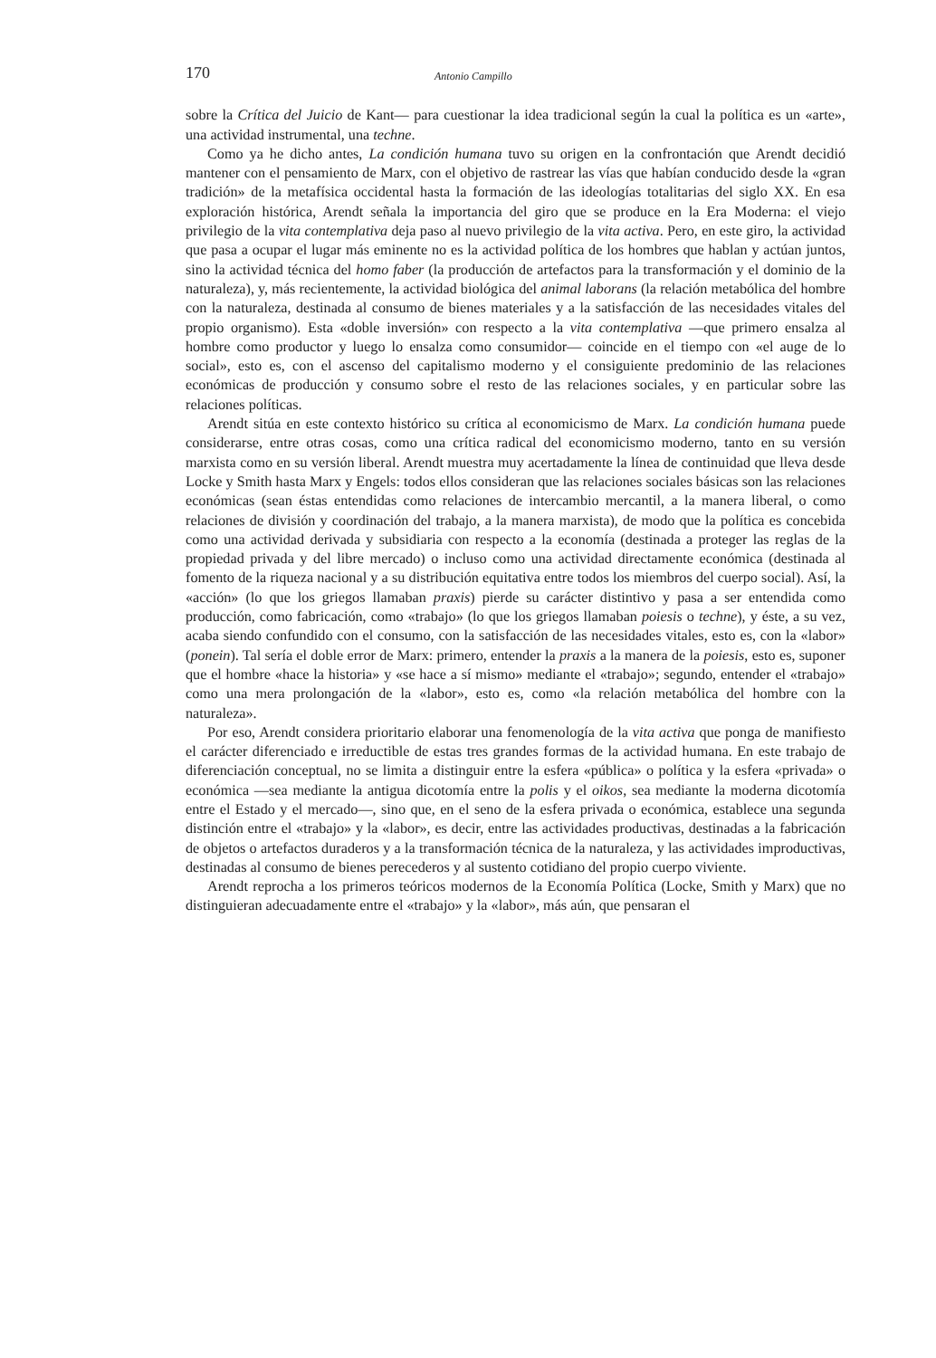170 Antonio Campillo
sobre la Crítica del Juicio de Kant— para cuestionar la idea tradicional según la cual la política es un «arte», una actividad instrumental, una techne.
Como ya he dicho antes, La condición humana tuvo su origen en la confrontación que Arendt decidió mantener con el pensamiento de Marx, con el objetivo de rastrear las vías que habían conducido desde la «gran tradición» de la metafísica occidental hasta la formación de las ideologías totalitarias del siglo XX. En esa exploración histórica, Arendt señala la importancia del giro que se produce en la Era Moderna: el viejo privilegio de la vita contemplativa deja paso al nuevo privilegio de la vita activa. Pero, en este giro, la actividad que pasa a ocupar el lugar más eminente no es la actividad política de los hombres que hablan y actúan juntos, sino la actividad técnica del homo faber (la producción de artefactos para la transformación y el dominio de la naturaleza), y, más recientemente, la actividad biológica del animal laborans (la relación metabólica del hombre con la naturaleza, destinada al consumo de bienes materiales y a la satisfacción de las necesidades vitales del propio organismo). Esta «doble inversión» con respecto a la vita contemplativa —que primero ensalza al hombre como productor y luego lo ensalza como consumidor— coincide en el tiempo con «el auge de lo social», esto es, con el ascenso del capitalismo moderno y el consiguiente predominio de las relaciones económicas de producción y consumo sobre el resto de las relaciones sociales, y en particular sobre las relaciones políticas.
Arendt sitúa en este contexto histórico su crítica al economicismo de Marx. La condición humana puede considerarse, entre otras cosas, como una crítica radical del economicismo moderno, tanto en su versión marxista como en su versión liberal. Arendt muestra muy acertadamente la línea de continuidad que lleva desde Locke y Smith hasta Marx y Engels: todos ellos consideran que las relaciones sociales básicas son las relaciones económicas (sean éstas entendidas como relaciones de intercambio mercantil, a la manera liberal, o como relaciones de división y coordinación del trabajo, a la manera marxista), de modo que la política es concebida como una actividad derivada y subsidiaria con respecto a la economía (destinada a proteger las reglas de la propiedad privada y del libre mercado) o incluso como una actividad directamente económica (destinada al fomento de la riqueza nacional y a su distribución equitativa entre todos los miembros del cuerpo social). Así, la «acción» (lo que los griegos llamaban praxis) pierde su carácter distintivo y pasa a ser entendida como producción, como fabricación, como «trabajo» (lo que los griegos llamaban poiesis o techne), y éste, a su vez, acaba siendo confundido con el consumo, con la satisfacción de las necesidades vitales, esto es, con la «labor» (ponein). Tal sería el doble error de Marx: primero, entender la praxis a la manera de la poiesis, esto es, suponer que el hombre «hace la historia» y «se hace a sí mismo» mediante el «trabajo»; segundo, entender el «trabajo» como una mera prolongación de la «labor», esto es, como «la relación metabólica del hombre con la naturaleza».
Por eso, Arendt considera prioritario elaborar una fenomenología de la vita activa que ponga de manifiesto el carácter diferenciado e irreductible de estas tres grandes formas de la actividad humana. En este trabajo de diferenciación conceptual, no se limita a distinguir entre la esfera «pública» o política y la esfera «privada» o económica —sea mediante la antigua dicotomía entre la polis y el oikos, sea mediante la moderna dicotomía entre el Estado y el mercado—, sino que, en el seno de la esfera privada o económica, establece una segunda distinción entre el «trabajo» y la «labor», es decir, entre las actividades productivas, destinadas a la fabricación de objetos o artefactos duraderos y a la transformación técnica de la naturaleza, y las actividades improductivas, destinadas al consumo de bienes perecederos y al sustento cotidiano del propio cuerpo viviente.
Arendt reprocha a los primeros teóricos modernos de la Economía Política (Locke, Smith y Marx) que no distinguieran adecuadamente entre el «trabajo» y la «labor», más aún, que pensaran el